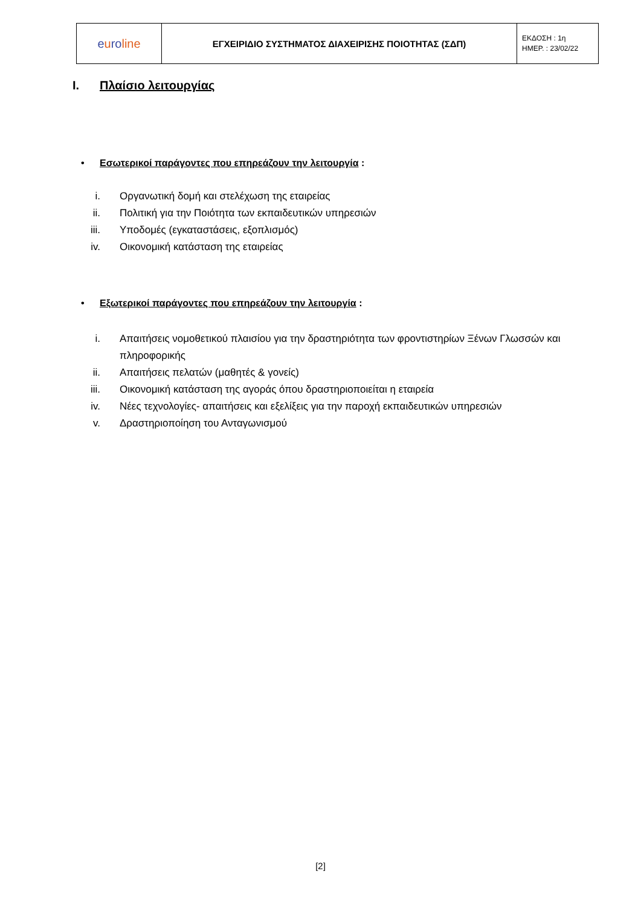| e u ro line | ΕΓΧΕΙΡΙΔΙΟ ΣΥΣΤΗΜΑΤΟΣ ΔΙΑΧΕΙΡΙΣΗΣ ΠΟΙΟΤΗΤΑΣ (ΣΔΠ) | ΕΚΔΟΣΗ : 1η ΗΜΕΡ. : 23/02/22 |
I. Πλαίσιο λειτουργίας
• Εσωτερικοί παράγοντες που επηρεάζουν την λειτουργία :
i. Οργανωτική δομή και στελέχωση της εταιρείας
ii. Πολιτική για την Ποιότητα των εκπαιδευτικών υπηρεσιών
iii. Υποδομές (εγκαταστάσεις, εξοπλισμός)
iv. Οικονομική κατάσταση της εταιρείας
• Εξωτερικοί παράγοντες που επηρεάζουν την λειτουργία :
i. Απαιτήσεις νομοθετικού πλαισίου για την δραστηριότητα των φροντιστηρίων Ξένων Γλωσσών και πληροφορικής
ii. Απαιτήσεις πελατών (μαθητές & γονείς)
iii. Οικονομική κατάσταση της αγοράς όπου δραστηριοποιείται η εταιρεία
iv. Νέες τεχνολογίες- απαιτήσεις και εξελίξεις για την παροχή εκπαιδευτικών υπηρεσιών
v. Δραστηριοποίηση του Ανταγωνισμού
[2]